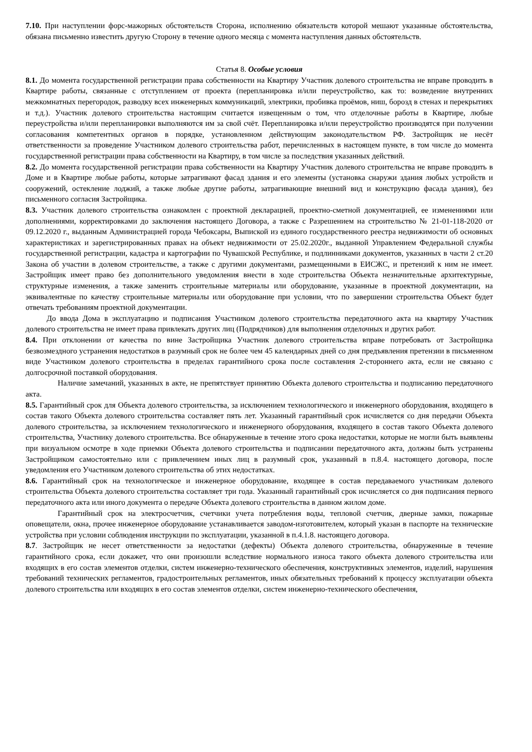7.10. При наступлении форс-мажорных обстоятельств Сторона, исполнению обязательств которой мешают указанные обстоятельства, обязана письменно известить другую Сторону в течение одного месяца с момента наступления данных обстоятельств.
Статья 8. Особые условия
8.1. До момента государственной регистрации права собственности на Квартиру Участник долевого строительства не вправе проводить в Квартире работы, связанные с отступлением от проекта (перепланировка и/или переустройство, как то: возведение внутренних межкомнатных перегородок, разводку всех инженерных коммуникаций, электрики, пробивка проёмов, ниш, борозд в стенах и перекрытиях и т.д.). Участник долевого строительства настоящим считается извещенным о том, что отделочные работы в Квартире, любые переустройства и/или перепланировки выполняются им за свой счёт. Перепланировка и/или переустройство производятся при получении согласования компетентных органов в порядке, установленном действующим законодательством РФ. Застройщик не несёт ответственности за проведение Участником долевого строительства работ, перечисленных в настоящем пункте, в том числе до момента государственной регистрации права собственности на Квартиру, в том числе за последствия указанных действий.
8.2. До момента государственной регистрации права собственности на Квартиру Участник долевого строительства не вправе проводить в Доме и в Квартире любые работы, которые затрагивают фасад здания и его элементы (установка снаружи здания любых устройств и сооружений, остекление лоджий, а также любые другие работы, затрагивающие внешний вид и конструкцию фасада здания), без письменного согласия Застройщика.
8.3. Участник долевого строительства ознакомлен с проектной декларацией, проектно-сметной документацией, ее изменениями или дополнениями, корректировками до заключения настоящего Договора, а также с Разрешением на строительство № 21-01-118-2020 от 09.12.2020 г., выданным Администрацией города Чебоксары, Выпиской из единого государственного реестра недвижимости об основных характеристиках и зарегистрированных правах на объект недвижимости от 25.02.2020г., выданной Управлением Федеральной службы государственной регистрации, кадастра и картографии по Чувашской Республике, и подлинниками документов, указанных в части 2 ст.20 Закона об участии в долевом строительстве, а также с другими документами, размещенными в ЕИСЖС, и претензий к ним не имеет. Застройщик имеет право без дополнительного уведомления внести в ходе строительства Объекта незначительные архитектурные, структурные изменения, а также заменить строительные материалы или оборудование, указанные в проектной документации, на эквивалентные по качеству строительные материалы или оборудование при условии, что по завершении строительства Объект будет отвечать требованиям проектной документации.
До ввода Дома в эксплуатацию и подписания Участником долевого строительства передаточного акта на квартиру Участник долевого строительства не имеет права привлекать других лиц (Подрядчиков) для выполнения отделочных и других работ.
8.4. При отклонении от качества по вине Застройщика Участник долевого строительства вправе потребовать от Застройщика безвозмездного устранения недостатков в разумный срок не более чем 45 календарных дней со дня предъявления претензии в письменном виде Участником долевого строительства в пределах гарантийного срока после составления 2-стороннего акта, если не связано с долгосрочной поставкой оборудования.
Наличие замечаний, указанных в акте, не препятствует принятию Объекта долевого строительства и подписанию передаточного акта.
8.5. Гарантийный срок для Объекта долевого строительства, за исключением технологического и инженерного оборудования, входящего в состав такого Объекта долевого строительства составляет пять лет. Указанный гарантийный срок исчисляется со дня передачи Объекта долевого строительства, за исключением технологического и инженерного оборудования, входящего в состав такого Объекта долевого строительства, Участнику долевого строительства. Все обнаруженные в течение этого срока недостатки, которые не могли быть выявлены при визуальном осмотре в ходе приемки Объекта долевого строительства и подписании передаточного акта, должны быть устранены Застройщиком самостоятельно или с привлечением иных лиц в разумный срок, указанный в п.8.4. настоящего договора, после уведомления его Участником долевого строительства об этих недостатках.
8.6. Гарантийный срок на технологическое и инженерное оборудование, входящее в состав передаваемого участникам долевого строительства Объекта долевого строительства составляет три года. Указанный гарантийный срок исчисляется со дня подписания первого передаточного акта или иного документа о передаче Объекта долевого строительства в данном жилом доме.
Гарантийный срок на электросчетчик, счетчики учета потребления воды, тепловой счетчик, дверные замки, пожарные оповещатели, окна, прочее инженерное оборудование устанавливается заводом-изготовителем, который указан в паспорте на технические устройства при условии соблюдения инструкции по эксплуатации, указанной в п.4.1.8. настоящего договора.
8.7. Застройщик не несет ответственности за недостатки (дефекты) Объекта долевого строительства, обнаруженные в течение гарантийного срока, если докажет, что они произошли вследствие нормального износа такого объекта долевого строительства или входящих в его состав элементов отделки, систем инженерно-технического обеспечения, конструктивных элементов, изделий, нарушения требований технических регламентов, градостроительных регламентов, иных обязательных требований к процессу эксплуатации объекта долевого строительства или входящих в его состав элементов отделки, систем инженерно-технического обеспечения,